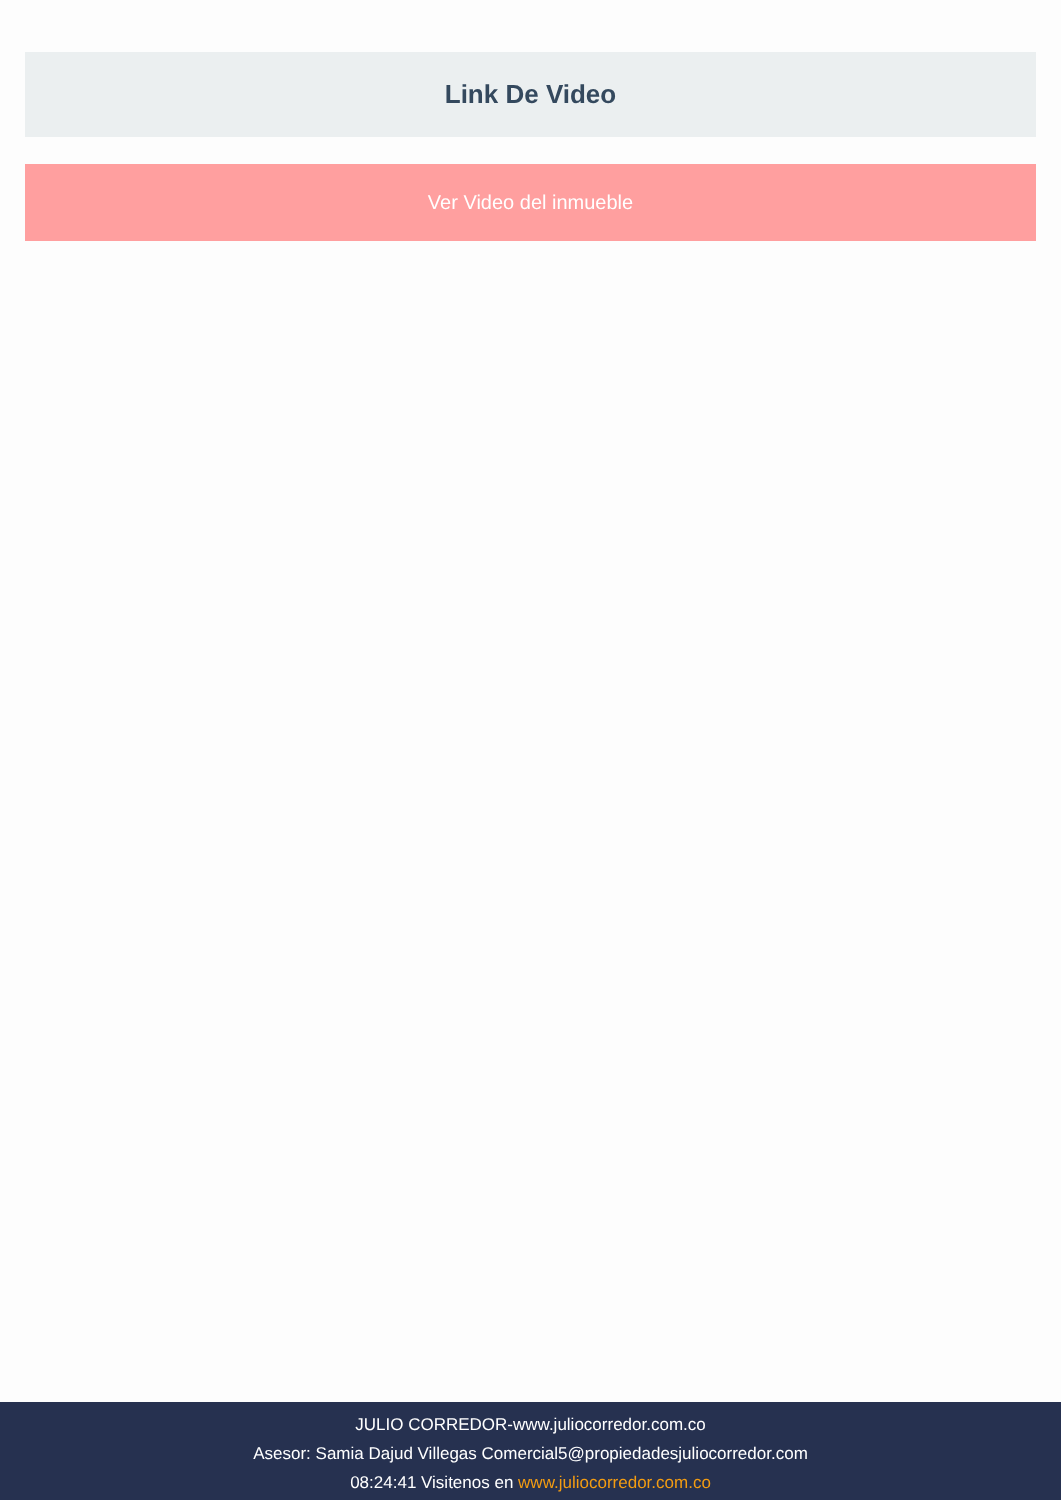Link De Video
Ver Video del inmueble
JULIO CORREDOR-www.juliocorredor.com.co
Asesor: Samia Dajud Villegas Comercial5@propiedadesjuliocorredor.com
08:24:41 Visitenos en www.juliocorredor.com.co